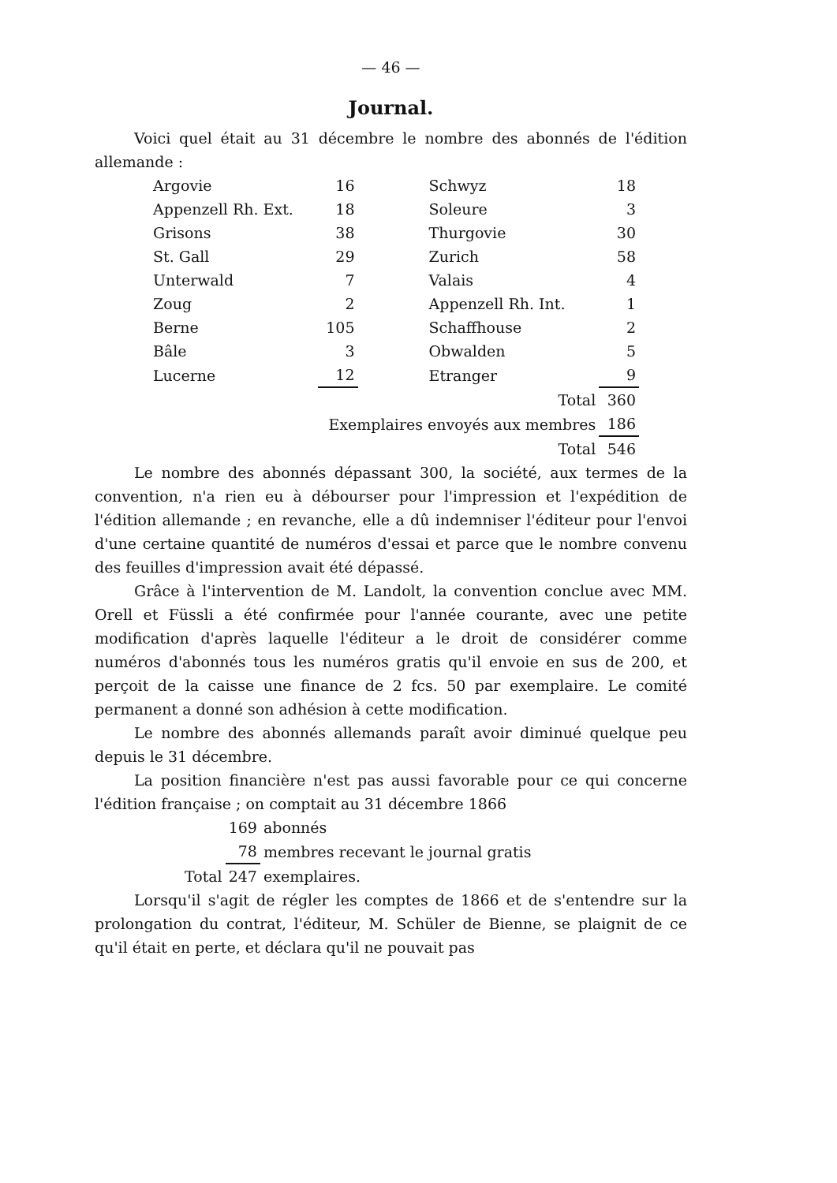— 46 —
Journal.
Voici quel était au 31 décembre le nombre des abonnés de l'édition allemande :
| Argovie | 16 | Schwyz | 18 |
| Appenzell Rh. Ext. | 18 | Soleure | 3 |
| Grisons | 38 | Thurgovie | 30 |
| St. Gall | 29 | Zurich | 58 |
| Unterwald | 7 | Valais | 4 |
| Zoug | 2 | Appenzell Rh. Int. | 1 |
| Berne | 105 | Schaffhouse | 2 |
| Bâle | 3 | Obwalden | 5 |
| Lucerne | 12 | Etranger | 9 |
| Total | | | 360 |
| Exemplaires envoyés aux membres | | | 186 |
| Total | | | 546 |
Le nombre des abonnés dépassant 300, la société, aux termes de la convention, n'a rien eu à débourser pour l'impression et l'expédition de l'édition allemande ; en revanche, elle a dû indemniser l'éditeur pour l'envoi d'une certaine quantité de numéros d'essai et parce que le nombre convenu des feuilles d'impression avait été dépassé.
Grâce à l'intervention de M. Landolt, la convention conclue avec MM. Orell et Füssli a été confirmée pour l'année courante, avec une petite modification d'après laquelle l'éditeur a le droit de considérer comme numéros d'abonnés tous les numéros gratis qu'il envoie en sus de 200, et perçoit de la caisse une finance de 2 fcs. 50 par exemplaire. Le comité permanent a donné son adhésion à cette modification.
Le nombre des abonnés allemands paraît avoir diminué quelque peu depuis le 31 décembre.
La position financière n'est pas aussi favorable pour ce qui concerne l'édition française ; on comptait au 31 décembre 1866
| | 169 | abonnés |
| | 78 | membres recevant le journal gratis |
| Total | 247 | exemplaires. |
Lorsqu'il s'agit de régler les comptes de 1866 et de s'entendre sur la prolongation du contrat, l'éditeur, M. Schüler de Bienne, se plaignit de ce qu'il était en perte, et déclara qu'il ne pouvait pas